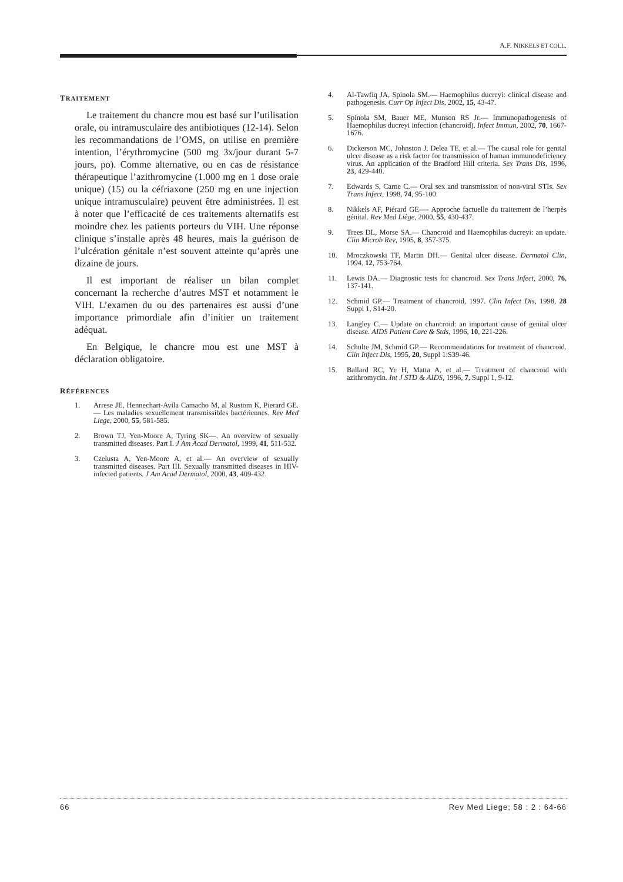A.F. NIKKELS ET COLL.
TRAITEMENT
Le traitement du chancre mou est basé sur l’utilisation orale, ou intramusculaire des antibiotiques (12-14). Selon les recommandations de l’OMS, on utilise en première intention, l’érythromycine (500 mg 3x/jour durant 5-7 jours, po). Comme alternative, ou en cas de résistance thérapeutique l’azithromycine (1.000 mg en 1 dose orale unique) (15) ou la céfriaxone (250 mg en une injection unique intramusculaire) peuvent être administrées. Il est à noter que l’efficacité de ces traitements alternatifs est moindre chez les patients porteurs du VIH. Une réponse clinique s’installe après 48 heures, mais la guérison de l’ulcération génitale n’est souvent atteinte qu’après une dizaine de jours.
Il est important de réaliser un bilan complet concernant la recherche d’autres MST et notamment le VIH. L’examen du ou des partenaires est aussi d’une importance primordiale afin d’initier un traitement adéquat.
En Belgique, le chancre mou est une MST à déclaration obligatoire.
RÉFÉRENCES
1. Arrese JE, Hennechart-Avila Camacho M, al Rustom K, Pierard GE.— Les maladies sexuellement transmissibles bactériennes. Rev Med Liege, 2000, 55, 581-585.
2. Brown TJ, Yen-Moore A, Tyring SK—. An overview of sexually transmitted diseases. Part I. J Am Acad Dermatol, 1999, 41, 511-532.
3. Czelusta A, Yen-Moore A, et al.— An overview of sexually transmitted diseases. Part III. Sexually transmitted diseases in HIV-infected patients. J Am Acad Dermatol, 2000, 43, 409-432.
4. Al-Tawfiq JA, Spinola SM.— Haemophilus ducreyi: clinical disease and pathogenesis. Curr Op Infect Dis, 2002, 15, 43-47.
5. Spinola SM, Bauer ME, Munson RS Jr.— Immunopathogenesis of Haemophilus ducreyi infection (chancroid). Infect Immun, 2002, 70, 1667-1676.
6. Dickerson MC, Johnston J, Delea TE, et al.— The causal role for genital ulcer disease as a risk factor for transmission of human immunodeficiency virus. An application of the Bradford Hill criteria. Sex Trans Dis, 1996, 23, 429-440.
7. Edwards S, Carne C.— Oral sex and transmission of non-viral STIs. Sex Trans Infect, 1998, 74, 95-100.
8. Nikkels AF, Piérard GE—- Approche factuelle du traitement de l’herpès génital. Rev Med Liège, 2000, 55, 430-437.
9. Trees DL, Morse SA.— Chancroid and Haemophilus ducreyi: an update. Clin Microb Rev, 1995, 8, 357-375.
10. Mroczkowski TF, Martin DH.— Genital ulcer disease. Dermatol Clin, 1994, 12, 753-764.
11. Lewis DA.— Diagnostic tests for chancroid. Sex Trans Infect, 2000, 76, 137-141.
12. Schmid GP.— Treatment of chancroid, 1997. Clin Infect Dis, 1998, 28 Suppl 1, S14-20.
13. Langley C.— Update on chancroid: an important cause of genital ulcer disease. AIDS Patient Care & Stds, 1996, 10, 221-226.
14. Schulte JM, Schmid GP.— Recommendations for treatment of chancroid. Clin Infect Dis, 1995, 20, Suppl 1:S39-46.
15. Ballard RC, Ye H, Matta A, et al.— Treatment of chancroid with azithromycin. Int J STD & AIDS, 1996, 7, Suppl 1, 9-12.
66 Rev Med Liege; 58 : 2 : 64-66